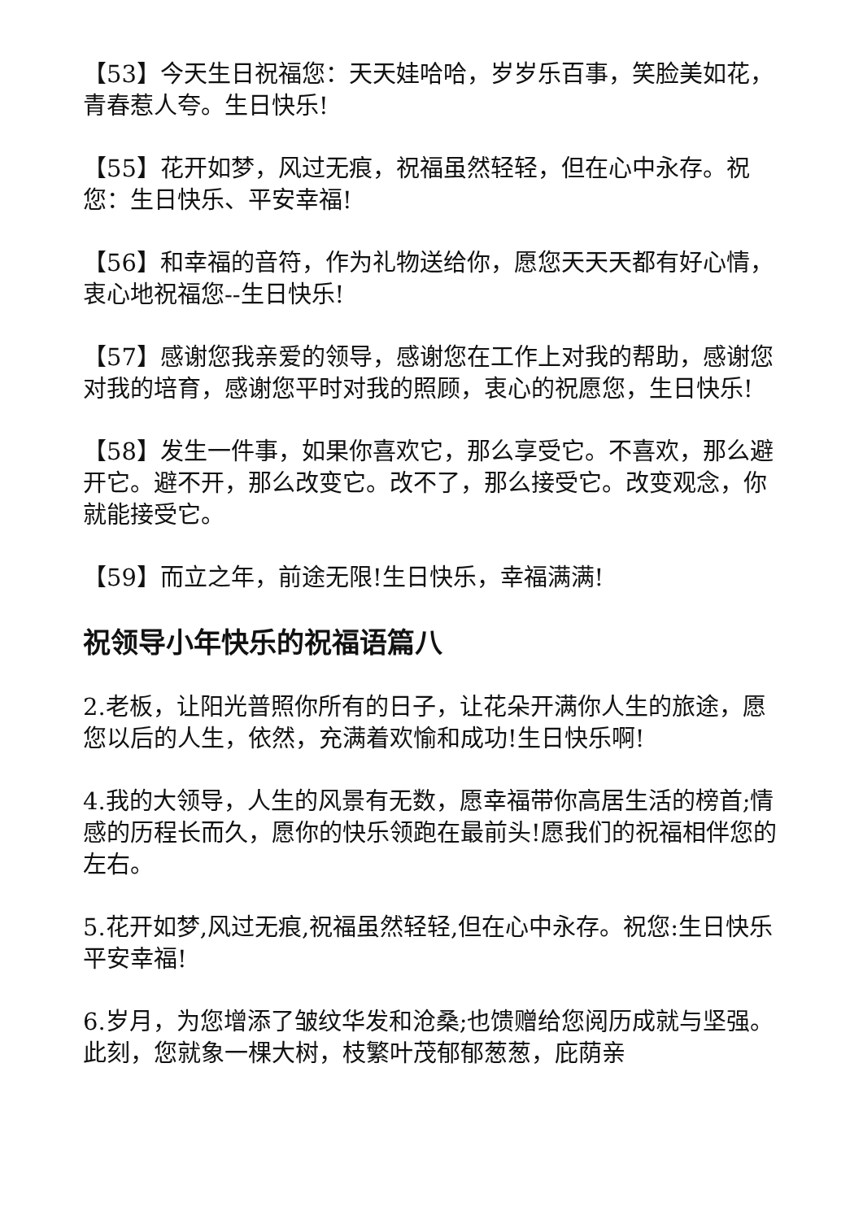【53】今天生日祝福您：天天娃哈哈，岁岁乐百事，笑脸美如花，青春惹人夸。生日快乐!
【55】花开如梦，风过无痕，祝福虽然轻轻，但在心中永存。祝您：生日快乐、平安幸福!
【56】和幸福的音符，作为礼物送给你，愿您天天天都有好心情，衷心地祝福您--生日快乐!
【57】感谢您我亲爱的领导，感谢您在工作上对我的帮助，感谢您对我的培育，感谢您平时对我的照顾，衷心的祝愿您，生日快乐!
【58】发生一件事，如果你喜欢它，那么享受它。不喜欢，那么避开它。避不开，那么改变它。改不了，那么接受它。改变观念，你就能接受它。
【59】而立之年，前途无限!生日快乐，幸福满满!
祝领导小年快乐的祝福语篇八
2.老板，让阳光普照你所有的日子，让花朵开满你人生的旅途，愿您以后的人生，依然，充满着欢愉和成功!生日快乐啊!
4.我的大领导，人生的风景有无数，愿幸福带你高居生活的榜首;情感的历程长而久，愿你的快乐领跑在最前头!愿我们的祝福相伴您的左右。
5.花开如梦,风过无痕,祝福虽然轻轻,但在心中永存。祝您:生日快乐平安幸福!
6.岁月，为您增添了皱纹华发和沧桑;也馈赠给您阅历成就与坚强。此刻，您就象一棵大树，枝繁叶茂郁郁葱葱，庇荫亲